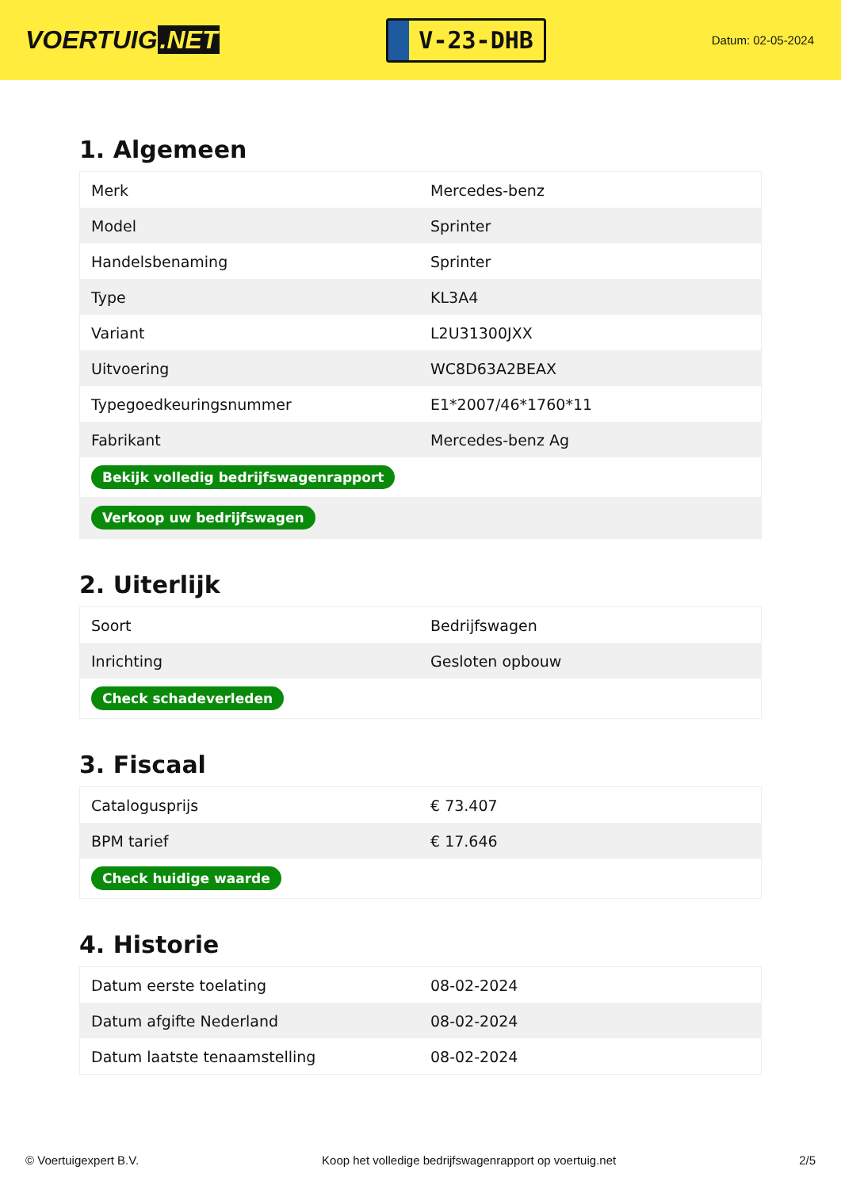VOERTUIG.NET
V-23-DHB
Datum: 02-05-2024
1. Algemeen
| Merk | Mercedes-benz |
| Model | Sprinter |
| Handelsbenaming | Sprinter |
| Type | KL3A4 |
| Variant | L2U31300JXX |
| Uitvoering | WC8D63A2BEAX |
| Typegoedkeuringsnummer | E1*2007/46*1760*11 |
| Fabrikant | Mercedes-benz Ag |
| Bekijk volledig bedrijfswagenrapport | |
| Verkoop uw bedrijfswagen | |
2. Uiterlijk
| Soort | Bedrijfswagen |
| Inrichting | Gesloten opbouw |
| Check schadeverleden | |
3. Fiscaal
| Catalogusprijs | € 73.407 |
| BPM tarief | € 17.646 |
| Check huidige waarde | |
4. Historie
| Datum eerste toelating | 08-02-2024 |
| Datum afgifte Nederland | 08-02-2024 |
| Datum laatste tenaamstelling | 08-02-2024 |
© Voertuigexpert B.V. Koop het volledige bedrijfswagenrapport op voertuig.net 2/5